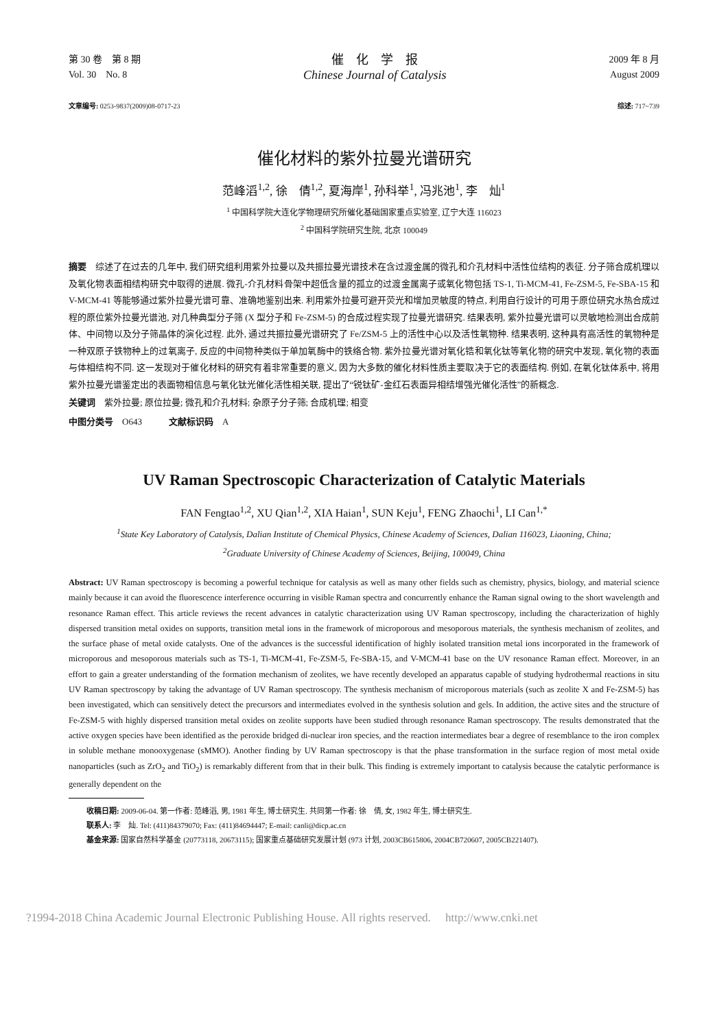第 30 卷　第 8 期
Vol. 30　No. 8
催　化　学　报
Chinese Journal of Catalysis
2009 年 8 月
August 2009
文章编号: 0253-9837(2009)08-0717-23
综述: 717~739
催化材料的紫外拉曼光谱研究
范峰滔<sup>1,2</sup>, 徐　倩<sup>1,2</sup>, 夏海岸<sup>1</sup>, 孙科举<sup>1</sup>, 冯兆池<sup>1</sup>, 李　灿<sup>1</sup>
<sup>1</sup> 中国科学院大连化学物理研究所催化基础国家重点实验室, 辽宁大连 116023
<sup>2</sup> 中国科学院研究生院, 北京 100049
摘要　综述了在过去的几年中, 我们研究组利用紫外拉曼以及共振拉曼光谱技术在含过渡金属的微孔和介孔材料中活性位结构的表征. 分子筛合成机理以及氧化物表面相结构研究中取得的进展. 微孔-介孔材料骨架中超低含量的孤立的过渡金属离子或氧化物包括 TS-1, Ti-MCM-41, Fe-ZSM-5, Fe-SBA-15 和 V-MCM-41 等能够通过紫外拉曼光谱可靠、准确地鉴别出来. 利用紫外拉曼可避开荧光和增加灵敏度的特点, 利用自行设计的可用于原位研究水热合成过程的原位紫外拉曼光谱池, 对几种典型分子筛 (X 型分子和 Fe-ZSM-5) 的合成过程实现了拉曼光谱研究. 结果表明, 紫外拉曼光谱可以灵敏地检测出合成前体、中间物以及分子筛晶体的演化过程. 此外, 通过共振拉曼光谱研究了 Fe/ZSM-5 上的活性中心以及活性氧物种. 结果表明, 这种具有高活性的氧物种是一种双原子铁物种上的过氧离子, 反应的中间物种类似于单加氧酶中的铁络合物. 紫外拉曼光谱对氧化锆和氧化钛等氧化物的研究中发现, 氧化物的表面与体相结构不同. 这一发现对于催化材料的研究有着非常重要的意义, 因为大多数的催化材料性质主要取决于它的表面结构. 例如, 在氧化钛体系中, 将用紫外拉曼光谱鉴定出的表面物相信息与氧化钛光催化活性相关联, 提出了“锐钛矿-金红石表面异相结增强光催化活性”的新概念.
关键词　紫外拉曼; 原位拉曼; 微孔和介孔材料; 杂原子分子筛; 合成机理; 相变
中图分类号　O643　　　文献标识码　A
UV Raman Spectroscopic Characterization of Catalytic Materials
FAN Fengtao<sup>1,2</sup>, XU Qian<sup>1,2</sup>, XIA Haian<sup>1</sup>, SUN Keju<sup>1</sup>, FENG Zhaochi<sup>1</sup>, LI Can<sup>1,*</sup>
<sup>1</sup> State Key Laboratory of Catalysis, Dalian Institute of Chemical Physics, Chinese Academy of Sciences, Dalian 116023, Liaoning, China;
<sup>2</sup> Graduate University of Chinese Academy of Sciences, Beijing, 100049, China
Abstract: UV Raman spectroscopy is becoming a powerful technique for catalysis as well as many other fields such as chemistry, physics, biology, and material science mainly because it can avoid the fluorescence interference occurring in visible Raman spectra and concurrently enhance the Raman signal owing to the short wavelength and resonance Raman effect. This article reviews the recent advances in catalytic characterization using UV Raman spectroscopy, including the characterization of highly dispersed transition metal oxides on supports, transition metal ions in the framework of microporous and mesoporous materials, the synthesis mechanism of zeolites, and the surface phase of metal oxide catalysts. One of the advances is the successful identification of highly isolated transition metal ions incorporated in the framework of microporous and mesoporous materials such as TS-1, Ti-MCM-41, Fe-ZSM-5, Fe-SBA-15, and V-MCM-41 base on the UV resonance Raman effect. Moreover, in an effort to gain a greater understanding of the formation mechanism of zeolites, we have recently developed an apparatus capable of studying hydrothermal reactions in situ UV Raman spectroscopy by taking the advantage of UV Raman spectroscopy. The synthesis mechanism of microporous materials (such as zeolite X and Fe-ZSM-5) has been investigated, which can sensitively detect the precursors and intermediates evolved in the synthesis solution and gels. In addition, the active sites and the structure of Fe-ZSM-5 with highly dispersed transition metal oxides on zeolite supports have been studied through resonance Raman spectroscopy. The results demonstrated that the active oxygen species have been identified as the peroxide bridged di-nuclear iron species, and the reaction intermediates bear a degree of resemblance to the iron complex in soluble methane monooxygenase (sMMO). Another finding by UV Raman spectroscopy is that the phase transformation in the surface region of most metal oxide nanoparticles (such as ZrO<sub>2</sub> and TiO<sub>2</sub>) is remarkably different from that in their bulk. This finding is extremely important to catalysis because the catalytic performance is generally dependent on the
收稿日期: 2009-06-04. 第一作者: 范峰滔, 男, 1981 年生, 博士研究生. 共同第一作者: 徐　倩, 女, 1982 年生, 博士研究生.
联系人: 李　灿. Tel: (411)84379070; Fax: (411)84694447; E-mail: canli@dicp.ac.cn
基金来源: 国家自然科学基金 (20773118, 20673115); 国家重点基础研究发展计划 (973 计划, 2003CB615806, 2004CB720607, 2005CB221407).
?1994-2018 China Academic Journal Electronic Publishing House. All rights reserved.　 http://www.cnki.net